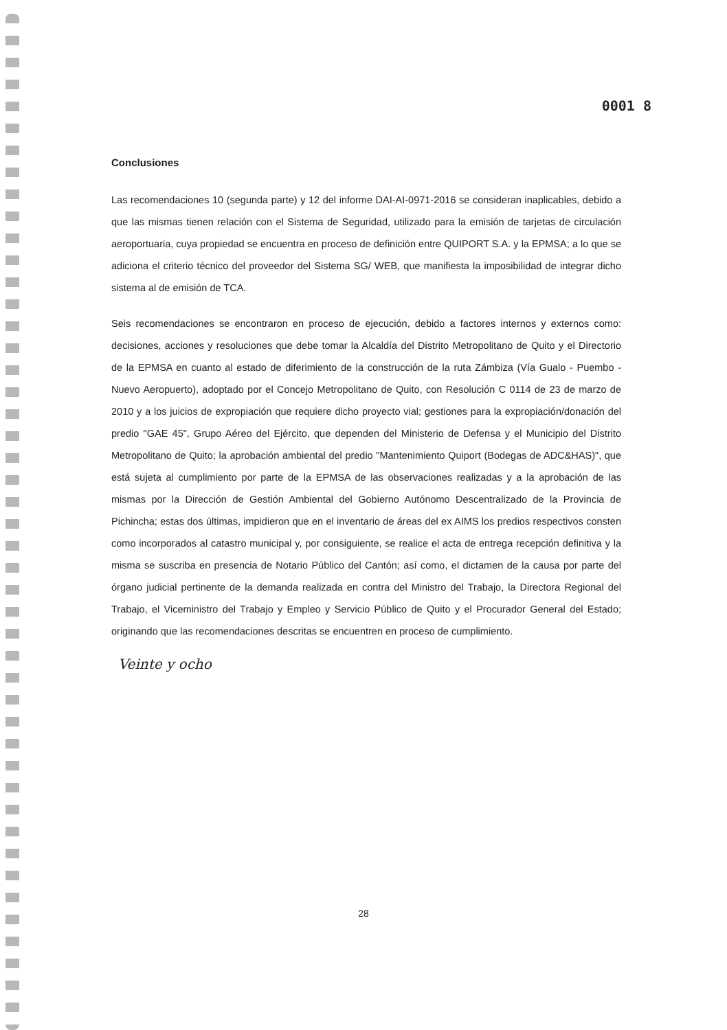0001 8
Conclusiones
Las recomendaciones 10 (segunda parte) y 12 del informe DAI-AI-0971-2016 se consideran inaplicables, debido a que las mismas tienen relación con el Sistema de Seguridad, utilizado para la emisión de tarjetas de circulación aeroportuaria, cuya propiedad se encuentra en proceso de definición entre QUIPORT S.A. y la EPMSA; a lo que se adiciona el criterio técnico del proveedor del Sistema SG/ WEB, que manifiesta la imposibilidad de integrar dicho sistema al de emisión de TCA.
Seis recomendaciones se encontraron en proceso de ejecución, debido a factores internos y externos como: decisiones, acciones y resoluciones que debe tomar la Alcaldía del Distrito Metropolitano de Quito y el Directorio de la EPMSA en cuanto al estado de diferimiento de la construcción de la ruta Zámbiza (Vía Gualo - Puembo - Nuevo Aeropuerto), adoptado por el Concejo Metropolitano de Quito, con Resolución C 0114 de 23 de marzo de 2010 y a los juicios de expropiación que requiere dicho proyecto vial; gestiones para la expropiación/donación del predio "GAE 45", Grupo Aéreo del Ejército, que dependen del Ministerio de Defensa y el Municipio del Distrito Metropolitano de Quito; la aprobación ambiental del predio "Mantenimiento Quiport (Bodegas de ADC&HAS)", que está sujeta al cumplimiento por parte de la EPMSA de las observaciones realizadas y a la aprobación de las mismas por la Dirección de Gestión Ambiental del Gobierno Autónomo Descentralizado de la Provincia de Pichincha; estas dos últimas, impidieron que en el inventario de áreas del ex AIMS los predios respectivos consten como incorporados al catastro municipal y, por consiguiente, se realice el acta de entrega recepción definitiva y la misma se suscriba en presencia de Notario Público del Cantón; así como, el dictamen de la causa por parte del órgano judicial pertinente de la demanda realizada en contra del Ministro del Trabajo, la Directora Regional del Trabajo, el Viceministro del Trabajo y Empleo y Servicio Público de Quito y el Procurador General del Estado; originando que las recomendaciones descritas se encuentren en proceso de cumplimiento.
Veinte y ocho
28